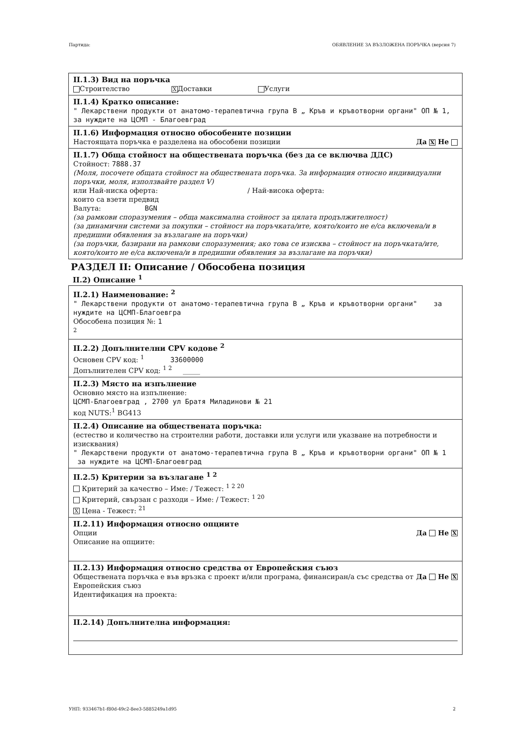Партида: ОБЯВЛЕНИЕ ЗА ВЪЗЛОЖЕНА ПОРЪЧКА (версия 7)
II.1.3) Вид на поръчка
Строителство X Доставки Услуги
II.1.4) Кратко описание:
" Лекарствени продукти от анатомо-терапевтична група B „ Кръв и кръвотворни органи" ОП № 1, за нуждите на ЦСМП - Благоевград
II.1.6) Информация относно обособените позиции
Настоящата поръчка е разделена на обособени позиции Да X Не
II.1.7) Обща стойност на обществената поръчка (без да се включва ДДС)
Стойност: 7888.37
(Моля, посочете общата стойност на обществената поръчка. За информация относно индивидуални поръчки, моля, използвайте раздел V)
или Най-ниска оферта: / Най-висока оферта:
които са взети предвид
Валута: BGN
(за рамкови споразумения – обща максимална стойност за цялата продължителност)
(за динамични системи за покупки – стойност на поръчката/ите, която/които не е/са включена/и в предишни обявления за възлагане на поръчки)
(за поръчки, базирани на рамкови споразумения; ако това се изисква – стойност на поръчката/ите, която/които не е/са включена/и в предишни обявления за възлагане на поръчки)
РАЗДЕЛ II: Описание / Обособена позиция
II.2) Описание <sup>1</sup>
II.2.1) Наименование: <sup>2</sup>
" Лекарствени продукти от анатомо-терапевтична група B „ Кръв и кръвотворни органи" за нуждите на ЦСМП-Благоевгра
Обособена позиция №: 1
<sup>2</sup>
II.2.2) Допълнителни CPV кодове <sup>2</sup>
Основен CPV код: <sup>1</sup> 33600000
Допълнителен CPV код: <sup>1 2</sup> _____
II.2.3) Място на изпълнение
Основно място на изпълнение:
ЦСМП-Благоевград , 2700 ул Братя Миладинови № 21
код NUTS:<sup>1</sup> BG413
II.2.4) Описание на обществената поръчка:
(естество и количество на строителни работи, доставки или услуги или указване на потребности и изисквания)
" Лекарствени продукти от анатомо-терапевтична група B „ Кръв и кръвотворни органи" ОП № 1 за нуждите на ЦСМП-Благоевград
II.2.5) Критерии за възлагане <sup>1 2</sup>
Критерий за качество – Име: / Тежест: <sup>1 2 20</sup>
Критерий, свързан с разходи – Име: / Тежест: <sup>1 20</sup>
X Цена - Тежест: <sup>21</sup>
II.2.11) Информация относно опциите
Да Не X Опции
Описание на опциите:
II.2.13) Информация относно средства от Европейския съюз
Да Не X Обществената поръчка е във връзка с проект и/или програма, финансиран/а със средства от Европейския съюз
Идентификация на проекта:
II.2.14) Допълнителна информация:
УНП: 933467b1-f80d-49c2-8ee3-5885249a1d95 2